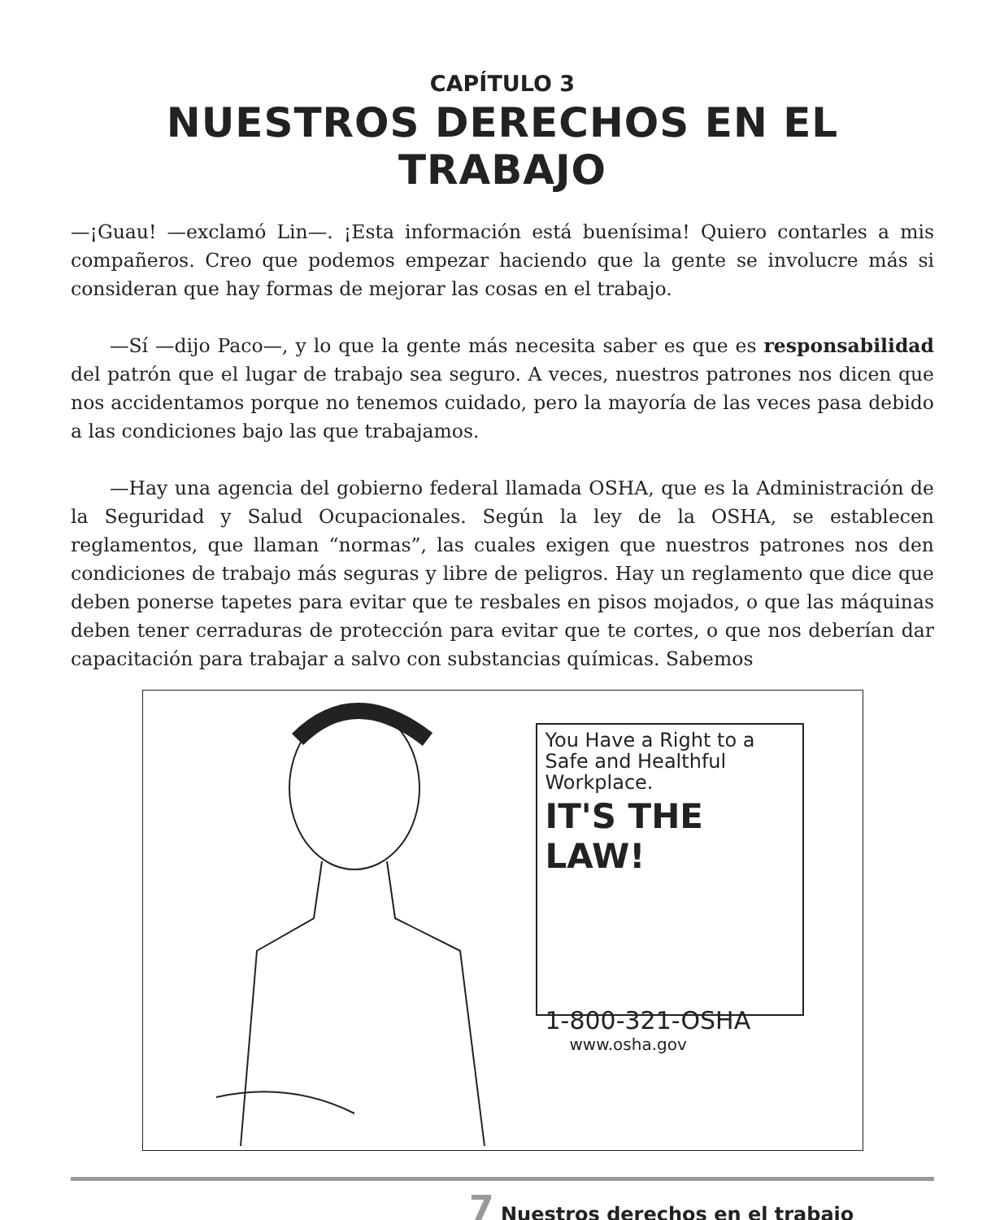CAPÍTULO 3
NUESTROS DERECHOS EN EL TRABAJO
—¡Guau! —exclamó Lin—. ¡Esta información está buenísima! Quiero contarles a mis compañeros. Creo que podemos empezar haciendo que la gente se involucre más si consideran que hay formas de mejorar las cosas en el trabajo.
—Sí —dijo Paco—, y lo que la gente más necesita saber es que es responsabilidad del patrón que el lugar de trabajo sea seguro. A veces, nuestros patrones nos dicen que nos accidentamos porque no tenemos cuidado, pero la mayoría de las veces pasa debido a las condiciones bajo las que trabajamos.
—Hay una agencia del gobierno federal llamada OSHA, que es la Administración de la Seguridad y Salud Ocupacionales. Según la ley de la OSHA, se establecen reglamentos, que llaman “normas”, las cuales exigen que nuestros patrones nos den condiciones de trabajo más seguras y libre de peligros. Hay un reglamento que dice que deben ponerse tapetes para evitar que te resbales en pisos mojados, o que las máquinas deben tener cerraduras de protección para evitar que te cortes, o que nos deberían dar capacitación para trabajar a salvo con substancias químicas. Sabemos
You Have a Right to a Safe and Healthful Workplace.
IT'S THE LAW!
1-800-321-OSHA
www.osha.gov
7 Nuestros derechos en el trabajo